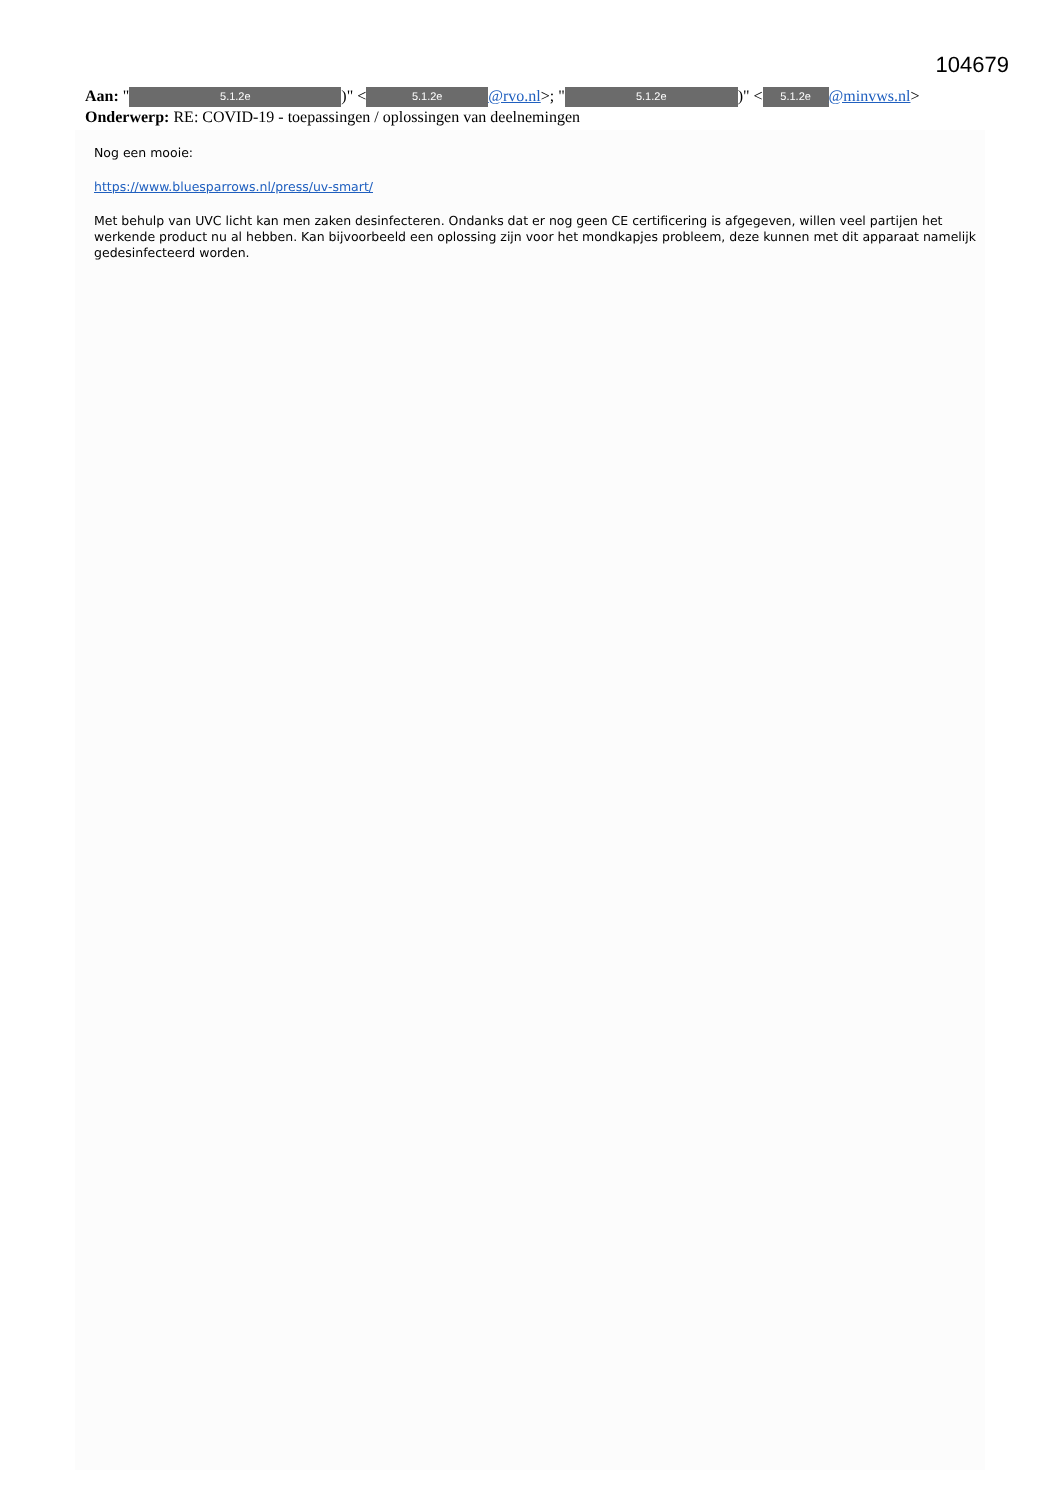104679
Aan: " 5.1.2e)" < 5.1.2e @rvo.nl>; " 5.1.2e)" < 5.1.2e @minvws.nl>
Onderwerp: RE: COVID-19 - toepassingen / oplossingen van deelnemingen
Nog een mooie:
https://www.bluesparrows.nl/press/uv-smart/
Met behulp van UVC licht kan men zaken desinfecteren. Ondanks dat er nog geen CE certificering is afgegeven, willen veel partijen het werkende product nu al hebben. Kan bijvoorbeeld een oplossing zijn voor het mondkapjes probleem, deze kunnen met dit apparaat namelijk gedesinfecteerd worden.